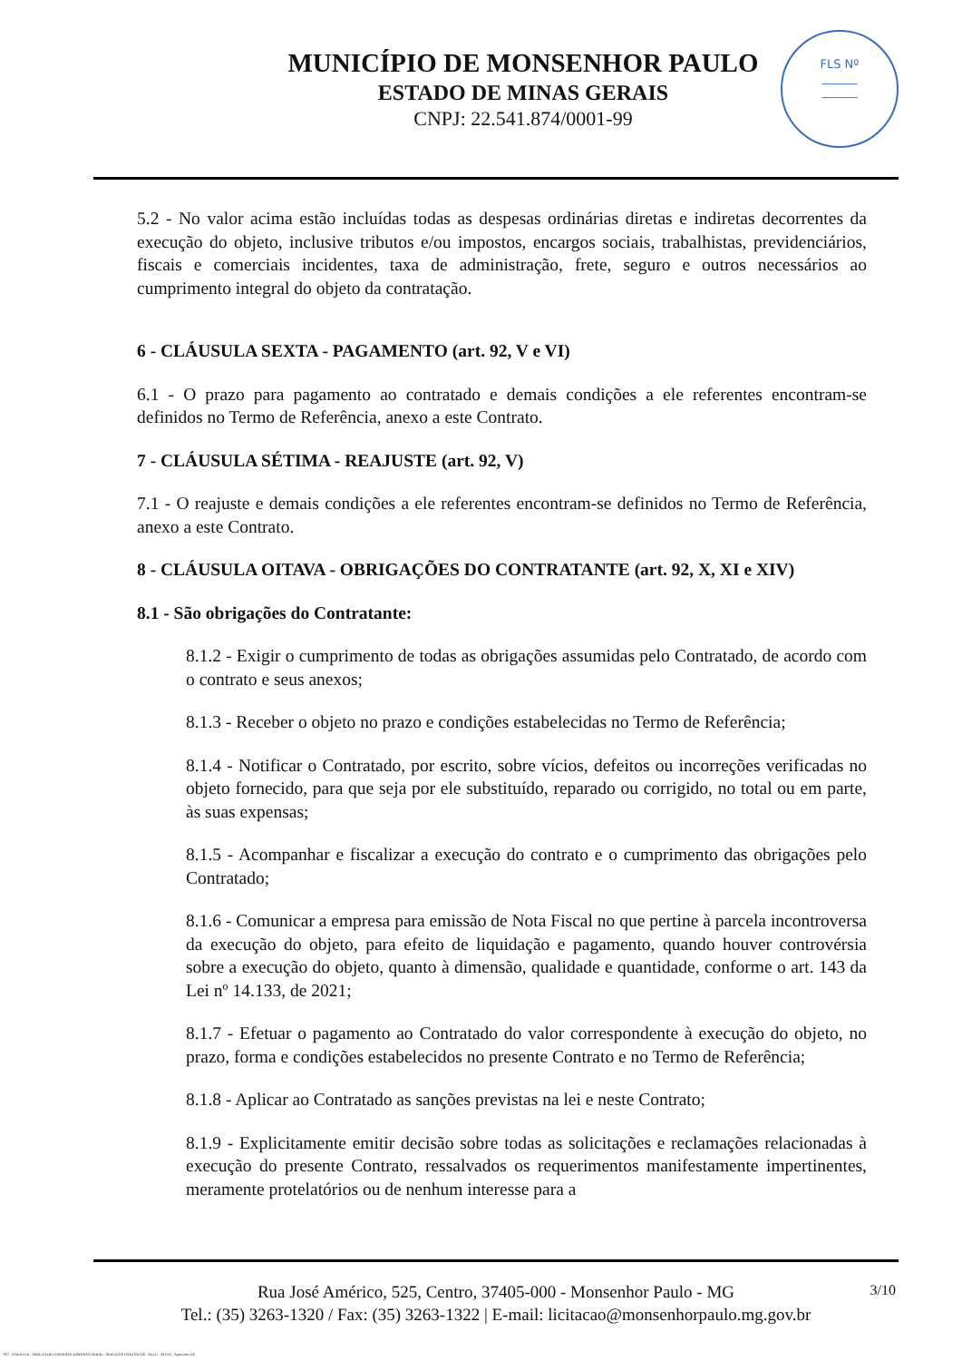MUNICÍPIO DE MONSENHOR PAULO
ESTADO DE MINAS GERAIS
CNPJ: 22.541.874/0001-99
FLS Nº
______
______
5.2 - No valor acima estão incluídas todas as despesas ordinárias diretas e indiretas decorrentes da execução do objeto, inclusive tributos e/ou impostos, encargos sociais, trabalhistas, previdenciários, fiscais e comerciais incidentes, taxa de administração, frete, seguro e outros necessários ao cumprimento integral do objeto da contratação.
6 - CLÁUSULA SEXTA - PAGAMENTO (art. 92, V e VI)
6.1 - O prazo para pagamento ao contratado e demais condições a ele referentes encontram-se definidos no Termo de Referência, anexo a este Contrato.
7 - CLÁUSULA SÉTIMA - REAJUSTE (art. 92, V)
7.1 - O reajuste e demais condições a ele referentes encontram-se definidos no Termo de Referência, anexo a este Contrato.
8 - CLÁUSULA OITAVA - OBRIGAÇÕES DO CONTRATANTE (art. 92, X, XI e XIV)
8.1 - São obrigações do Contratante:
8.1.2 - Exigir o cumprimento de todas as obrigações assumidas pelo Contratado, de acordo com o contrato e seus anexos;
8.1.3 - Receber o objeto no prazo e condições estabelecidas no Termo de Referência;
8.1.4 - Notificar o Contratado, por escrito, sobre vícios, defeitos ou incorreções verificadas no objeto fornecido, para que seja por ele substituído, reparado ou corrigido, no total ou em parte, às suas expensas;
8.1.5 - Acompanhar e fiscalizar a execução do contrato e o cumprimento das obrigações pelo Contratado;
8.1.6 - Comunicar a empresa para emissão de Nota Fiscal no que pertine à parcela incontroversa da execução do objeto, para efeito de liquidação e pagamento, quando houver controvérsia sobre a execução do objeto, quanto à dimensão, qualidade e quantidade, conforme o art. 143 da Lei nº 14.133, de 2021;
8.1.7 - Efetuar o pagamento ao Contratado do valor correspondente à execução do objeto, no prazo, forma e condições estabelecidos no presente Contrato e no Termo de Referência;
8.1.8 - Aplicar ao Contratado as sanções previstas na lei e neste Contrato;
8.1.9 - Explicitamente emitir decisão sobre todas as solicitações e reclamações relacionadas à execução do presente Contrato, ressalvados os requerimentos manifestamente impertinentes, meramente protelatórios ou de nenhum interesse para a
3/10 Rua José Américo, 525, Centro, 37405-000 - Monsenhor Paulo - MG
Tel.: (35) 3263-1320 / Fax: (35) 3263-1322 | E-mail: licitacao@monsenhorpaulo.mg.gov.br
827 - ANEXO III - MINUTA DE CONTRATO DISPENSA GERAL - SERVIÇOS CONTÍNUOS - NLLC - ATIVO - Aprovado DA